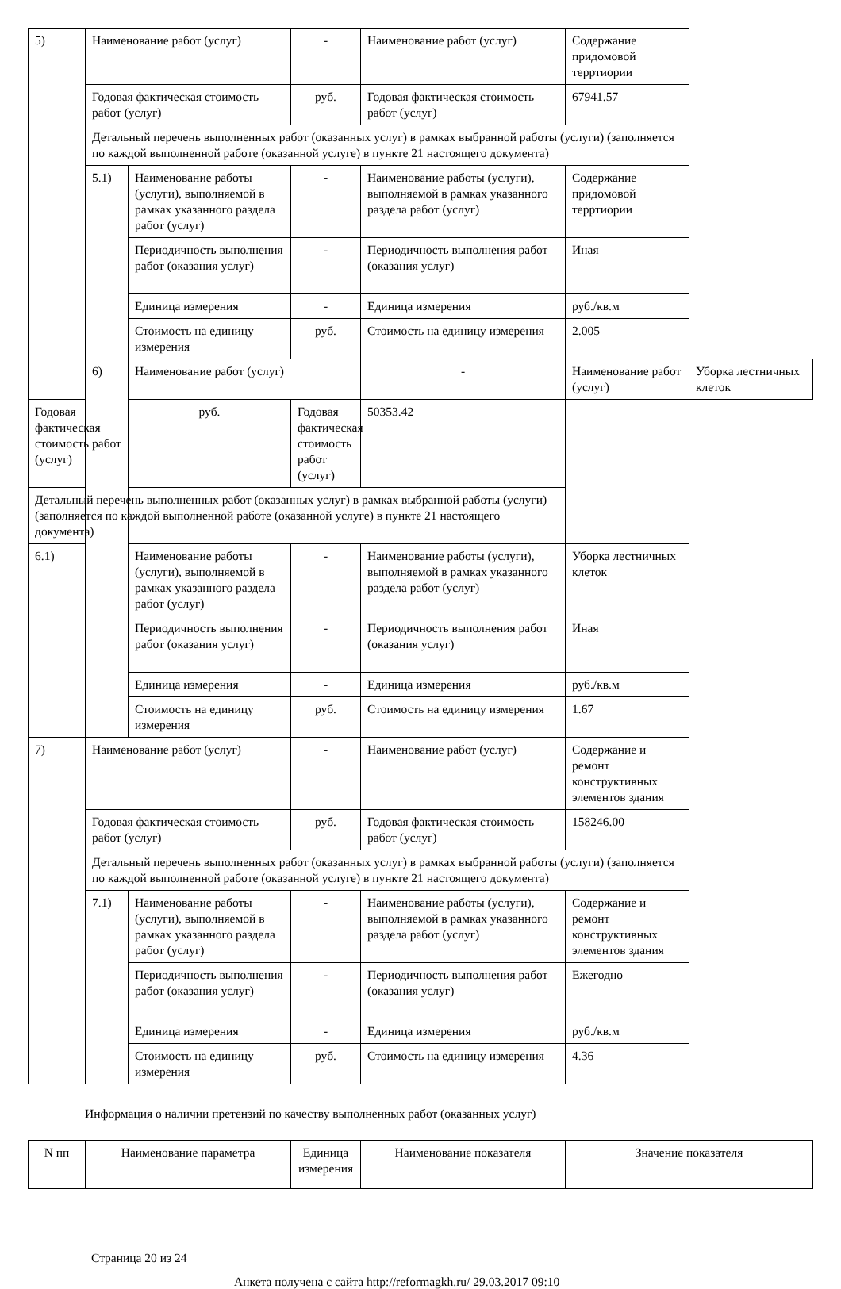| 5) | Наименование работ (услуг) | | - | Наименование работ (услуг) | Содержание придомовой терртиории | |
| | Годовая фактическая стоимость работ (услуг) | | руб. | Годовая фактическая стоимость работ (услуг) | 67941.57 | |
| | Детальный перечень выполненных работ (оказанных услуг) в рамках выбранной работы (услуги) (заполняется по каждой выполненной работе (оказанной услуге) в пункте 21 настоящего документа) | | | | | |
| | 5.1) | Наименование работы (услуги), выполняемой в рамках указанного раздела работ (услуг) | - | Наименование работы (услуги), выполняемой в рамках указанного раздела работ (услуг) | Содержание придомовой терртиории | |
| | | Периодичность выполнения работ (оказания услуг) | - | Периодичность выполнения работ (оказания услуг) | Иная | |
| | | Единица измерения | - | Единица измерения | руб./кв.м | |
| | | Стоимость на единицу измерения | руб. | Стоимость на единицу измерения | 2.005 | |
| | 6) | Наименование работ (услуг) | | - | Наименование работ (услуг) | Уборка лестничных клеток |
| Годовая фактическая стоимость работ (услуг) | | руб. | Годовая фактическая стоимость работ (услуг) | 50353.42 | | |
| Детальный перечень выполненных работ (оказанных услуг) в рамках выбранной работы (услуги) (заполняется по каждой выполненной работе (оказанной услуге) в пункте 21 настоящего документа) | | | | | | |
| 6.1) | | Наименование работы (услуги), выполняемой в рамках указанного раздела работ (услуг) | - | Наименование работы (услуги), выполняемой в рамках указанного раздела работ (услуг) | Уборка лестничных клеток | |
| | | Периодичность выполнения работ (оказания услуг) | - | Периодичность выполнения работ (оказания услуг) | Иная | |
| | | Единица измерения | - | Единица измерения | руб./кв.м | |
| | | Стоимость на единицу измерения | руб. | Стоимость на единицу измерения | 1.67 | |
| 7) | Наименование работ (услуг) | | - | Наименование работ (услуг) | Содержание и ремонт конструктивных элементов здания | |
| | Годовая фактическая стоимость работ (услуг) | | руб. | Годовая фактическая стоимость работ (услуг) | 158246.00 | |
| | Детальный перечень выполненных работ (оказанных услуг) в рамках выбранной работы (услуги) (заполняется по каждой выполненной работе (оказанной услуге) в пункте 21 настоящего документа) | | | | | |
| | 7.1) | Наименование работы (услуги), выполняемой в рамках указанного раздела работ (услуг) | - | Наименование работы (услуги), выполняемой в рамках указанного раздела работ (услуг) | Содержание и ремонт конструктивных элементов здания | |
| | | Периодичность выполнения работ (оказания услуг) | - | Периодичность выполнения работ (оказания услуг) | Ежегодно | |
| | | Единица измерения | - | Единица измерения | руб./кв.м | |
| | | Стоимость на единицу измерения | руб. | Стоимость на единицу измерения | 4.36 | |
Информация о наличии претензий по качеству выполненных работ (оказанных услуг)
| N пп | Наименование параметра | Единица измерения | Наименование показателя | Значение показателя |
| --- | --- | --- | --- | --- |
Страница 20 из 24
Анкета получена с сайта http://reformagkh.ru/ 29.03.2017 09:10